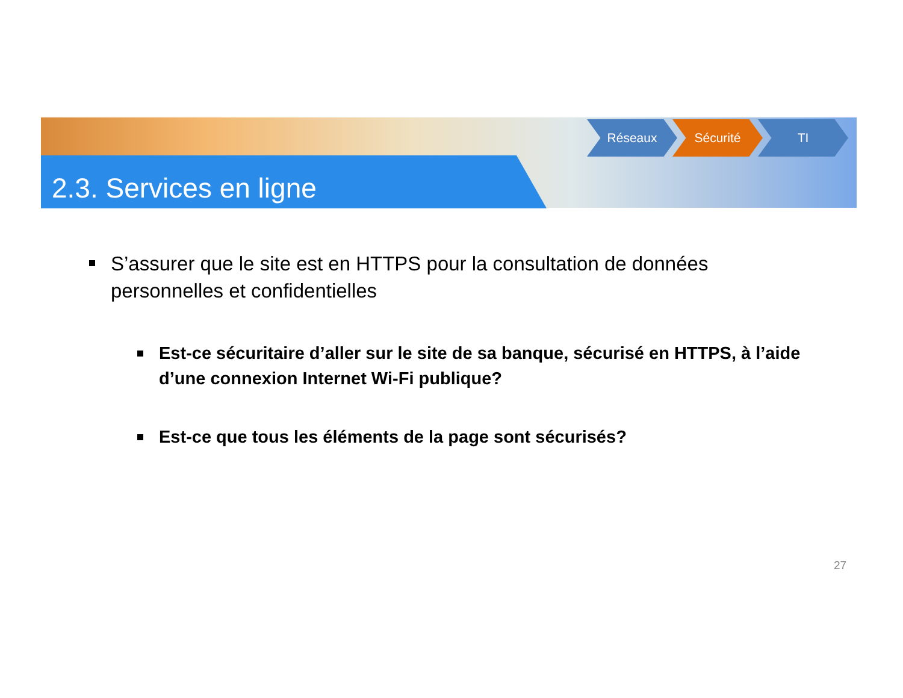2.3. Services en ligne
Réseaux Sécurité TI
S’assurer que le site est en HTTPS pour la consultation de données personnelles et confidentielles
Est-ce sécuritaire d’aller sur le site de sa banque, sécurisé en HTTPS, à l’aide d’une connexion Internet Wi-Fi publique?
Est-ce que tous les éléments de la page sont sécurisés?
27